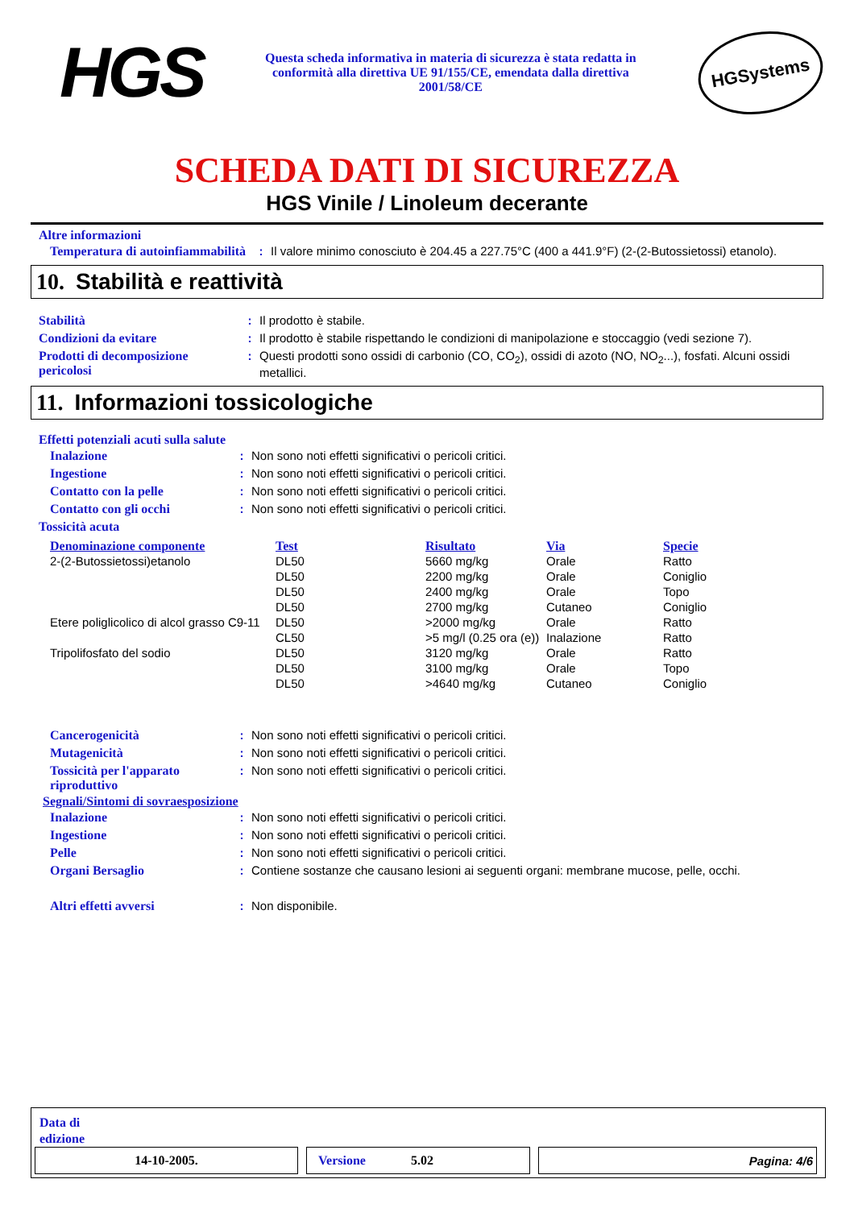HGS
Questa scheda informativa in materia di sicurezza è stata redatta in conformità alla direttiva UE 91/155/CE, emendata dalla direttiva 2001/58/CE
HGSystems
SCHEDA DATI DI SICUREZZA
HGS Vinile / Linoleum decerante
Altre informazioni
| Temperatura di autoinfiammabilità | : | Il valore minimo conosciuto è 204.45 a 227.75°C (400 a 441.9°F) (2-(2-Butossietossi) etanolo). |
10. Stabilità e reattività
| Stabilità | : | Il prodotto è stabile. |
| Condizioni da evitare | : | Il prodotto è stabile rispettando le condizioni di manipolazione e stoccaggio (vedi sezione 7). |
| Prodotti di decomposizione pericolosi | : | Questi prodotti sono ossidi di carbonio (CO, CO<sub>2</sub>), ossidi di azoto (NO, NO<sub>2</sub>...), fosfati. Alcuni ossidi metallici. |
11. Informazioni tossicologiche
Effetti potenziali acuti sulla salute
| Inalazione | : | Non sono noti effetti significativi o pericoli critici. |
| Ingestione | : | Non sono noti effetti significativi o pericoli critici. |
| Contatto con la pelle | : | Non sono noti effetti significativi o pericoli critici. |
| Contatto con gli occhi | : | Non sono noti effetti significativi o pericoli critici. |
Tossicità acuta
| Denominazione componente | Test | Risultato | Via | Specie |
| --- | --- | --- | --- | --- |
| 2-(2-Butossietossi)etanolo | DL50 | 5660 mg/kg | Orale | Ratto |
| | DL50 | 2200 mg/kg | Orale | Coniglio |
| | DL50 | 2400 mg/kg | Orale | Topo |
| | DL50 | 2700 mg/kg | Cutaneo | Coniglio |
| Etere poliglicolico di alcol grasso C9-11 | DL50 | >2000 mg/kg | Orale | Ratto |
| | CL50 | >5 mg/l (0.25 ora (e)) | Inalazione | Ratto |
| Tripolifosfato del sodio | DL50 | 3120 mg/kg | Orale | Ratto |
| | DL50 | 3100 mg/kg | Orale | Topo |
| | DL50 | >4640 mg/kg | Cutaneo | Coniglio |
| Cancerogenicità | : | Non sono noti effetti significativi o pericoli critici. |
| Mutagenicità | : | Non sono noti effetti significativi o pericoli critici. |
| Tossicità per l'apparato riproduttivo | : | Non sono noti effetti significativi o pericoli critici. |
Segnali/Sintomi di sovraesposizione
| Inalazione | : | Non sono noti effetti significativi o pericoli critici. |
| Ingestione | : | Non sono noti effetti significativi o pericoli critici. |
| Pelle | : | Non sono noti effetti significativi o pericoli critici. |
| Organi Bersaglio | : | Contiene sostanze che causano lesioni ai seguenti organi: membrane mucose, pelle, occhi. |
| Altri effetti avversi | : | Non disponibile. |
Data di
edizione
14-10-2005. Versione 5.02 Pagina: 4/6